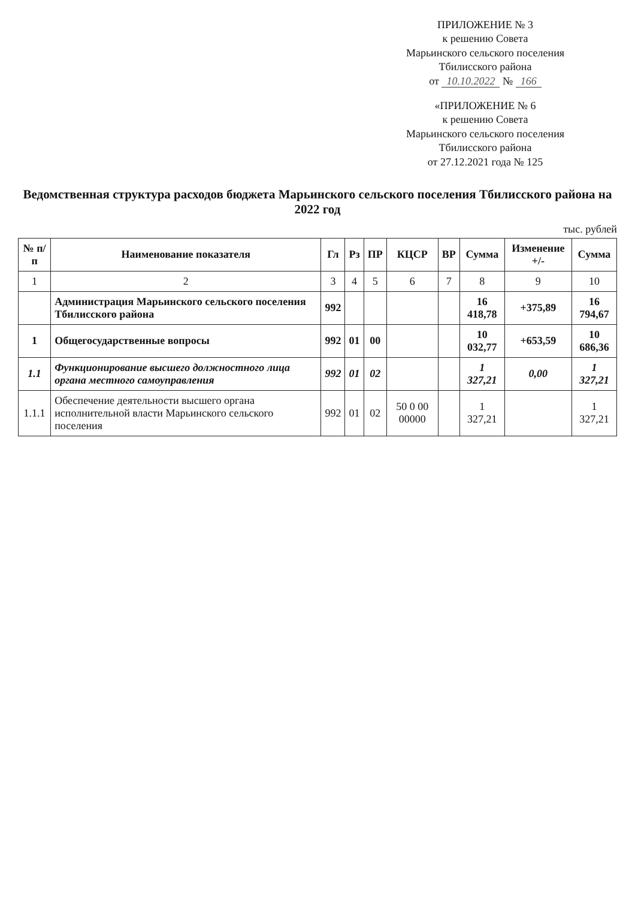ПРИЛОЖЕНИЕ № 3
к решению Совета
Марьинского сельского поселения
Тбилисского района
от 10.10.2022 № 166
«ПРИЛОЖЕНИЕ № 6
к решению Совета
Марьинского сельского поселения
Тбилисского района
от 27.12.2021 года № 125
Ведомственная структура расходов бюджета Марьинского сельского поселения Тбилисского района на 2022 год
тыс. рублей
| № п/п | Наименование показателя | Гл | Рз | ПР | КЦСР | ВР | Сумма | Изменение +/- | Сумма |
| --- | --- | --- | --- | --- | --- | --- | --- | --- | --- |
| 1 | 2 | 3 | 4 | 5 | 6 | 7 | 8 | 9 | 10 |
| | Администрация Марьинского сельского поселения Тбилисского района | 992 | | | | | 16 418,78 | +375,89 | 16 794,67 |
| 1 | Общегосударственные вопросы | 992 | 01 | 00 | | | 10 032,77 | +653,59 | 10 686,36 |
| 1.1 | Функционирование высшего должностного лица органа местного самоуправления | 992 | 01 | 02 | | | 1 327,21 | 0,00 | 1 327,21 |
| 1.1.1 | Обеспечение деятельности высшего органа исполнительной власти Марьинского сельского поселения | 992 | 01 | 02 | 50 0 00 00000 | | 1 327,21 | | 1 327,21 |